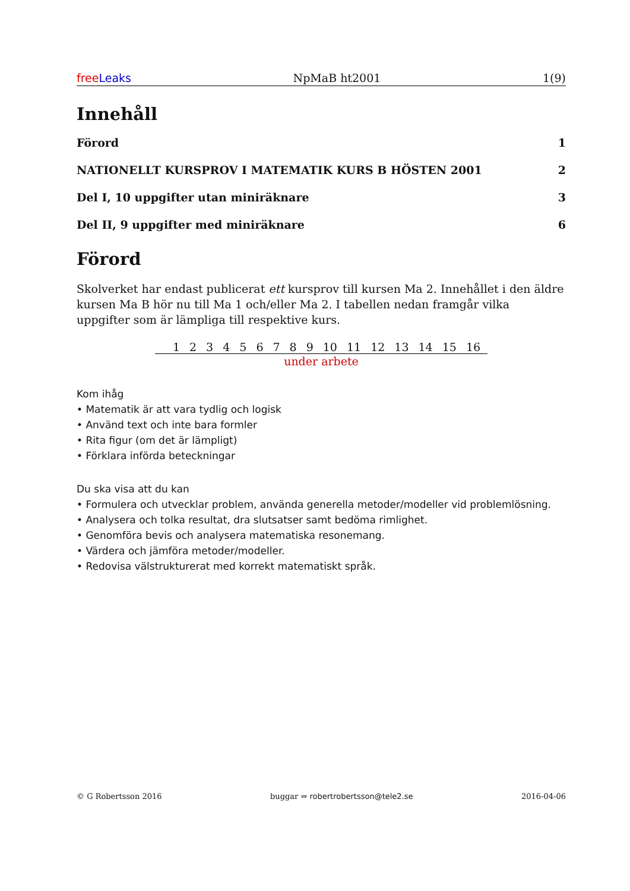free Leaks NpMaB ht2001 1(9)
Innehåll
Förord 1
NATIONELLT KURSPROV I MATEMATIK KURS B HÖSTEN 2001 2
Del I, 10 uppgifter utan miniräknare 3
Del II, 9 uppgifter med miniräknare 6
Förord
Skolverket har endast publicerat ett kursprov till kursen Ma 2. Innehållet i den äldre kursen Ma B hör nu till Ma 1 och/eller Ma 2. I tabellen nedan framgår vilka uppgifter som är lämpliga till respektive kurs.
| 1 | 2 | 3 | 4 | 5 | 6 | 7 | 8 | 9 | 10 | 11 | 12 | 13 | 14 | 15 | 16 |
| --- | --- | --- | --- | --- | --- | --- | --- | --- | --- | --- | --- | --- | --- | --- | --- |
| under arbete | | | | | | | | | | | | | | | |
Kom ihåg
• Matematik är att vara tydlig och logisk
• Använd text och inte bara formler
• Rita figur (om det är lämpligt)
• Förklara införda beteckningar
Du ska visa att du kan
• Formulera och utvecklar problem, använda generella metoder/modeller vid problemlösning.
• Analysera och tolka resultat, dra slutsatser samt bedöma rimlighet.
• Genomföra bevis och analysera matematiska resonemang.
• Värdera och jämföra metoder/modeller.
• Redovisa välstrukturerat med korrekt matematiskt språk.
© G Robertsson 2016 buggar ⇒ robertrobertsson@tele2.se 2016-04-06